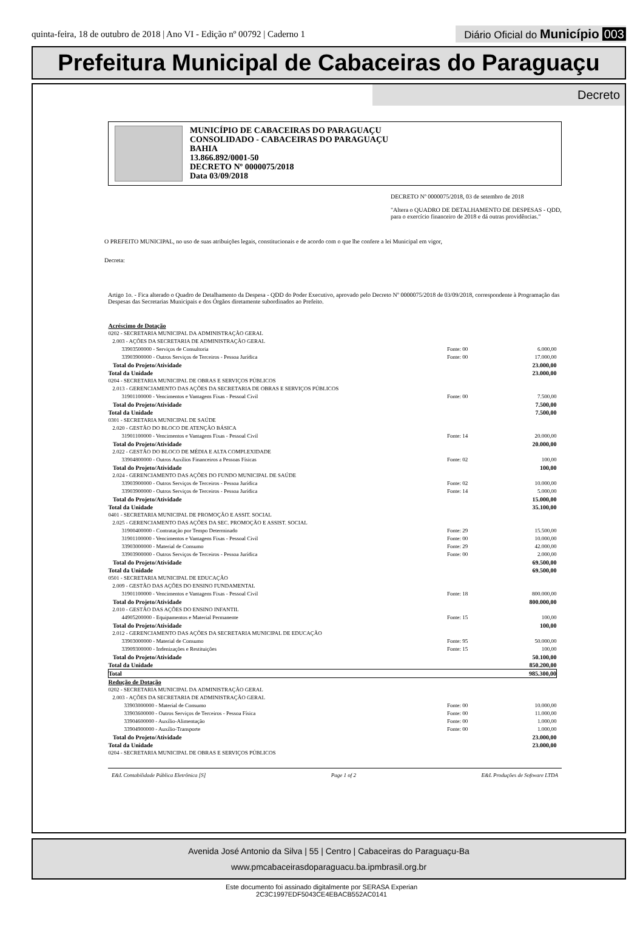quinta-feira, 18 de outubro de 2018 | Ano VI - Edição nº 00792 | Caderno 1 Diário Oficial do Município 003
Prefeitura Municipal de Cabaceiras do Paraguaçu
Decreto
MUNICÍPIO DE CABACEIRAS DO PARAGUAÇU
CONSOLIDADO - CABACEIRAS DO PARAGUAÇU
BAHIA
13.866.892/0001-50
DECRETO Nº 0000075/2018
Data 03/09/2018
DECRETO Nº 0000075/2018, 03 de setembro de 2018
"Altera o QUADRO DE DETALHAMENTO DE DESPESAS - QDD, para o exercício financeiro de 2018 e dá outras providências."
O PREFEITO MUNICIPAL, no uso de suas atribuições legais, constitucionais e de acordo com o que lhe confere a lei Municipal em vigor,
Decreta:
Artigo 1o. - Fica alterado o Quadro de Detalhamento da Despesa - QDD do Poder Executivo, aprovado pelo Decreto Nº 0000075/2018 de 03/09/2018, correspondente à Programação das Despesas das Secretarias Municipais e dos Órgãos diretamente subordinados ao Prefeito.
| Acréscimo de Dotação | | |
| 0202 - SECRETARIA MUNICIPAL DA ADMINISTRAÇÃO GERAL | | |
| 2.003 - AÇÕES DA SECRETARIA DE ADMINISTRAÇÃO GERAL | | |
| 33903500000 - Serviços de Consultoria | Fonte: 00 | 6.000,00 |
| 33903900000 - Outros Serviços de Terceiros - Pessoa Jurídica | Fonte: 00 | 17.000,00 |
| Total do Projeto/Atividade | | 23.000,00 |
| Total da Unidade | | 23.000,00 |
| 0204 - SECRETARIA MUNICIPAL DE OBRAS E SERVIÇOS PÚBLICOS | | |
| 2.013 - GERENCIAMENTO DAS AÇÕES DA SECRETARIA DE OBRAS E SERVIÇOS PÚBLICOS | | |
| 31901100000 - Vencimentos e Vantagens Fixas - Pessoal Civil | Fonte: 00 | 7.500,00 |
| Total do Projeto/Atividade | | 7.500,00 |
| Total da Unidade | | 7.500,00 |
| 0301 - SECRETARIA MUNICIPAL DE SAÚDE | | |
| 2.020 - GESTÃO DO BLOCO DE ATENÇÃO BÁSICA | | |
| 31901100000 - Vencimentos e Vantagens Fixas - Pessoal Civil | Fonte: 14 | 20.000,00 |
| Total do Projeto/Atividade | | 20.000,00 |
| 2.022 - GESTÃO DO BLOCO DE MÉDIA E ALTA COMPLEXIDADE | | |
| 33904800000 - Outros Auxílios Financeiros a Pessoas Físicas | Fonte: 02 | 100,00 |
| Total do Projeto/Atividade | | 100,00 |
| 2.024 - GERENCIAMENTO DAS AÇÕES DO FUNDO MUNICIPAL DE SAÚDE | | |
| 33903900000 - Outros Serviços de Terceiros - Pessoa Jurídica | Fonte: 02 | 10.000,00 |
| 33903900000 - Outros Serviços de Terceiros - Pessoa Jurídica | Fonte: 14 | 5.000,00 |
| Total do Projeto/Atividade | | 15.000,00 |
| Total da Unidade | | 35.100,00 |
| 0401 - SECRETARIA MUNICIPAL DE PROMOÇÃO E ASSIT. SOCIAL | | |
| 2.025 - GERENCIAMENTO DAS AÇÕES DA SEC. PROMOÇÃO E ASSIST. SOCIAL | | |
| 31900400000 - Contratação por Tempo Determinado | Fonte: 29 | 15.500,00 |
| 31901100000 - Vencimentos e Vantagens Fixas - Pessoal Civil | Fonte: 00 | 10.000,00 |
| 33903000000 - Material de Consumo | Fonte: 29 | 42.000,00 |
| 33903900000 - Outros Serviços de Terceiros - Pessoa Jurídica | Fonte: 00 | 2.000,00 |
| Total do Projeto/Atividade | | 69.500,00 |
| Total da Unidade | | 69.500,00 |
| 0501 - SECRETARIA MUNICIPAL DE EDUCAÇÃO | | |
| 2.009 - GESTÃO DAS AÇÕES DO ENSINO FUNDAMENTAL | | |
| 31901100000 - Vencimentos e Vantagens Fixas - Pessoal Civil | Fonte: 18 | 800.000,00 |
| Total do Projeto/Atividade | | 800.000,00 |
| 2.010 - GESTÃO DAS AÇÕES DO ENSINO INFANTIL | | |
| 44905200000 - Equipamentos e Material Permanente | Fonte: 15 | 100,00 |
| Total do Projeto/Atividade | | 100,00 |
| 2.012 - GERENCIAMENTO DAS AÇÕES DA SECRETARIA MUNICIPAL DE EDUCAÇÃO | | |
| 33903000000 - Material de Consumo | Fonte: 95 | 50.000,00 |
| 33909300000 - Indenizações e Restituições | Fonte: 15 | 100,00 |
| Total do Projeto/Atividade | | 50.100,00 |
| Total da Unidade | | 850.200,00 |
| Total | | 985.300,00 |
| Redução de Dotação | | |
| 0202 - SECRETARIA MUNICIPAL DA ADMINISTRAÇÃO GERAL | | |
| 2.003 - AÇÕES DA SECRETARIA DE ADMINISTRAÇÃO GERAL | | |
| 33903000000 - Material de Consumo | Fonte: 00 | 10.000,00 |
| 33903600000 - Outros Serviços de Terceiros - Pessoa Física | Fonte: 00 | 11.000,00 |
| 33904600000 - Auxílio-Alimentação | Fonte: 00 | 1.000,00 |
| 33904900000 - Auxílio-Transporte | Fonte: 00 | 1.000,00 |
| Total do Projeto/Atividade | | 23.000,00 |
| Total da Unidade | | 23.000,00 |
| 0204 - SECRETARIA MUNICIPAL DE OBRAS E SERVIÇOS PÚBLICOS | | |
E&L Contabilidade Pública Eletrônica [S] Page 1 of 2 E&L Produções de Software LTDA
Avenida José Antonio da Silva | 55 | Centro | Cabaceiras do Paraguaçu-Ba
www.pmcabaceirasdoparaguacu.ba.ipmbrasil.org.br
Este documento foi assinado digitalmente por SERASA Experian
2C3C1997EDF5043CE4EBACB552AC0141